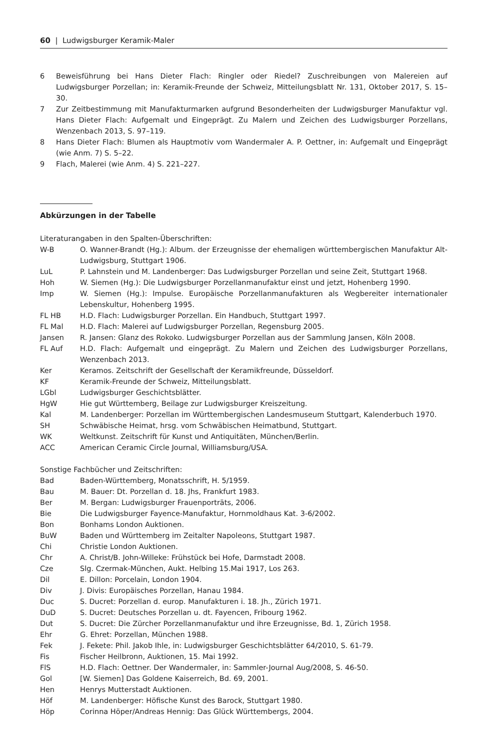60 | Ludwigsburger Keramik-Maler
6 Beweisführung bei Hans Dieter Flach: Ringler oder Riedel? Zuschreibungen von Malereien auf Ludwigsburger Porzellan; in: Keramik-Freunde der Schweiz, Mitteilungsblatt Nr. 131, Oktober 2017, S. 15–30.
7 Zur Zeitbestimmung mit Manufakturmarken aufgrund Besonderheiten der Ludwigsburger Manufaktur vgl. Hans Dieter Flach: Aufgemalt und Eingeprägt. Zu Malern und Zeichen des Ludwigsburger Porzellans, Wenzenbach 2013, S. 97–119.
8 Hans Dieter Flach: Blumen als Hauptmotiv vom Wandermaler A. P. Oettner, in: Aufgemalt und Eingeprägt (wie Anm. 7) S. 5–22.
9 Flach, Malerei (wie Anm. 4) S. 221–227.
Abkürzungen in der Tabelle
Literaturangaben in den Spalten-Überschriften:
W-B O. Wanner-Brandt (Hg.): Album. der Erzeugnisse der ehemaligen württembergischen Manufaktur Alt-Ludwigsburg, Stuttgart 1906.
LuL P. Lahnstein und M. Landenberger: Das Ludwigsburger Porzellan und seine Zeit, Stuttgart 1968.
Hoh W. Siemen (Hg.): Die Ludwigsburger Porzellanmanufaktur einst und jetzt, Hohenberg 1990.
Imp W. Siemen (Hg.): Impulse. Europäische Porzellanmanufakturen als Wegbereiter internationaler Lebenskultur, Hohenberg 1995.
FL HB H.D. Flach: Ludwigsburger Porzellan. Ein Handbuch, Stuttgart 1997.
FL Mal H.D. Flach: Malerei auf Ludwigsburger Porzellan, Regensburg 2005.
Jansen R. Jansen: Glanz des Rokoko. Ludwigsburger Porzellan aus der Sammlung Jansen, Köln 2008.
FL Auf H.D. Flach: Aufgemalt und eingeprägt. Zu Malern und Zeichen des Ludwigsburger Porzellans, Wenzenbach 2013.
Ker Keramos. Zeitschrift der Gesellschaft der Keramikfreunde, Düsseldorf.
KF Keramik-Freunde der Schweiz, Mitteilungsblatt.
LGbl Ludwigsburger Geschichtsblätter.
HgW Hie gut Württemberg, Beilage zur Ludwigsburger Kreiszeitung.
Kal M. Landenberger: Porzellan im Württembergischen Landesmuseum Stuttgart, Kalenderbuch 1970.
SH Schwäbische Heimat, hrsg. vom Schwäbischen Heimatbund, Stuttgart.
WK Weltkunst. Zeitschrift für Kunst und Antiquitäten, München/Berlin.
ACC American Ceramic Circle Journal, Williamsburg/USA.
Sonstige Fachbücher und Zeitschriften:
Bad Baden-Württemberg, Monatsschrift, H. 5/1959.
Bau M. Bauer: Dt. Porzellan d. 18. Jhs, Frankfurt 1983.
Ber M. Bergan: Ludwigsburger Frauenporträts, 2006.
Bie Die Ludwigsburger Fayence-Manufaktur, Hornmoldhaus Kat. 3-6/2002.
Bon Bonhams London Auktionen.
BuW Baden und Württemberg im Zeitalter Napoleons, Stuttgart 1987.
Chi Christie London Auktionen.
Chr A. Christ/B. John-Willeke: Frühstück bei Hofe, Darmstadt 2008.
Cze Slg. Czermak-München, Aukt. Helbing 15.Mai 1917, Los 263.
Dil E. Dillon: Porcelain, London 1904.
Div J. Divis: Europäisches Porzellan, Hanau 1984.
Duc S. Ducret: Porzellan d. europ. Manufakturen i. 18. Jh., Zürich 1971.
DuD S. Ducret: Deutsches Porzellan u. dt. Fayencen, Fribourg 1962.
Dut S. Ducret: Die Zürcher Porzellanmanufaktur und ihre Erzeugnisse, Bd. 1, Zürich 1958.
Ehr G. Ehret: Porzellan, München 1988.
Fek J. Fekete: Phil. Jakob Ihle, in: Ludwigsburger Geschichtsblätter 64/2010, S. 61-79.
Fis Fischer Heilbronn, Auktionen, 15. Mai 1992.
FlS H.D. Flach: Oettner. Der Wandermaler, in: Sammler-Journal Aug/2008, S. 46-50.
Gol [W. Siemen] Das Goldene Kaiserreich, Bd. 69, 2001.
Hen Henrys Mutterstadt Auktionen.
Höf M. Landenberger: Höfische Kunst des Barock, Stuttgart 1980.
Höp Corinna Höper/Andreas Hennig: Das Glück Württembergs, 2004.